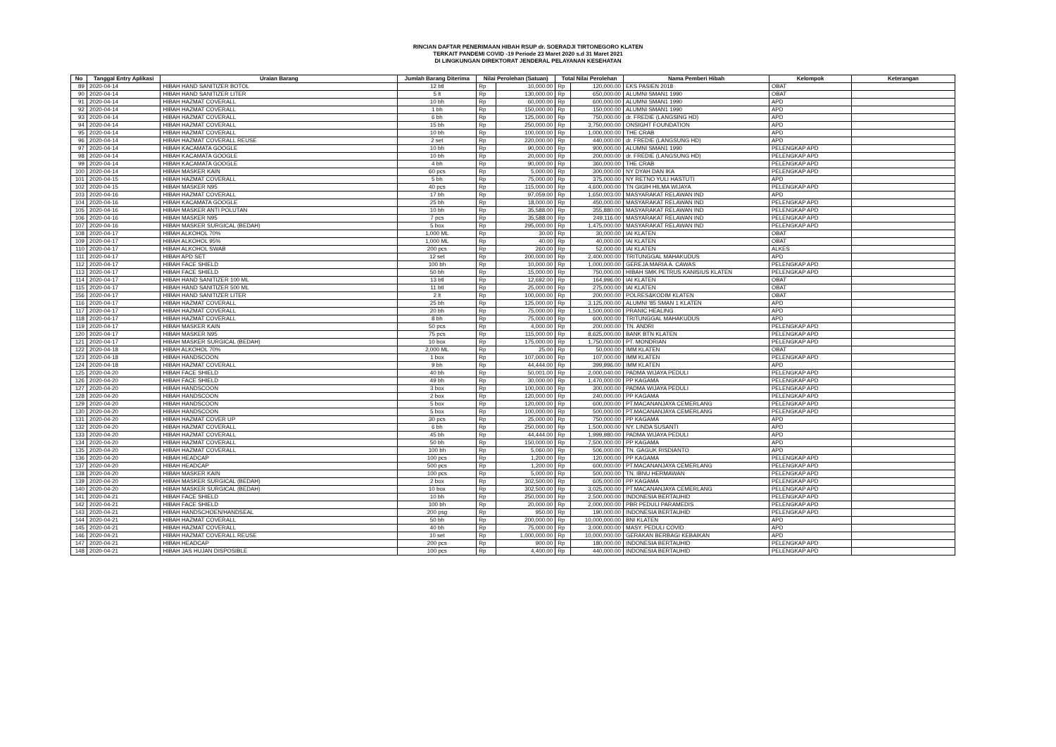RINCIAN DAFTAR PENERIMAAN HIBAH RSUP dr. SOERADJI TIRTONEGORO KLATEN
TERKAIT PANDEMI COVID -19 Periode 23 Maret 2020 s.d 31 Maret 2021
DI LINGKUNGAN DIREKTORAT JENDERAL PELAYANAN KESEHATAN
| No | Tanggal Entry Aplikasi | Uraian Barang | Jumlah Barang Diterima | Nilai Perolehan (Satuan) | | Total Nilai Perolehan | | Nama Pemberi Hibah | Kelompok | Keterangan |
| --- | --- | --- | --- | --- | --- | --- | --- | --- | --- | --- |
| 89 | 2020-04-14 | HIBAH HAND SANITIZER BOTOL | 12 btl | Rp | 10,000.00 | Rp | 120,000.00 | EKS PASIEN 2018 | OBAT | |
| 90 | 2020-04-14 | HIBAH HAND SANITIZER LITER | 5 lt | Rp | 130,000.00 | Rp | 650,000.00 | ALUMNI SMAN1 1990 | OBAT | |
| 91 | 2020-04-14 | HIBAH HAZMAT COVERALL | 10 bh | Rp | 60,000.00 | Rp | 600,000.00 | ALUMNI SMAN1 1990 | APD | |
| 92 | 2020-04-14 | HIBAH HAZMAT COVERALL | 1 bh | Rp | 150,000.00 | Rp | 150,000.00 | ALUMNI SMAN1 1990 | APD | |
| 93 | 2020-04-14 | HIBAH HAZMAT COVERALL | 6 bh | Rp | 125,000.00 | Rp | 750,000.00 | dr. FREDIE (LANGSING HD) | APD | |
| 94 | 2020-04-14 | HIBAH HAZMAT COVERALL | 15 bh | Rp | 250,000.00 | Rp | 3,750,000.00 | ONSIGHT FOUNDATION | APD | |
| 95 | 2020-04-14 | HIBAH HAZMAT COVERALL | 10 bh | Rp | 100,000.00 | Rp | 1,000,000.00 | THE CRAB | APD | |
| 96 | 2020-04-14 | HIBAH HAZMAT COVERALL REUSE | 2 set | Rp | 220,000.00 | Rp | 440,000.00 | dr. FREDIE (LANGSUNG HD) | APD | |
| 97 | 2020-04-14 | HIBAH KACAMATA GOOGLE | 10 bh | Rp | 90,000.00 | Rp | 900,000.00 | ALUMNI SMAN1 1990 | PELENGKAP APD | |
| 98 | 2020-04-14 | HIBAH KACAMATA GOOGLE | 10 bh | Rp | 20,000.00 | Rp | 200,000.00 | dr. FREDIE (LANGSUNG HD) | PELENGKAP APD | |
| 99 | 2020-04-14 | HIBAH KACAMATA GOOGLE | 4 bh | Rp | 90,000.00 | Rp | 360,000.00 | THE CRAB | PELENGKAP APD | |
| 100 | 2020-04-14 | HIBAH MASKER KAIN | 60 pcs | Rp | 5,000.00 | Rp | 300,000.00 | NY DYAH DAN IKA | PELENGKAP APD | |
| 101 | 2020-04-15 | HIBAH HAZMAT COVERALL | 5 bh | Rp | 75,000.00 | Rp | 375,000.00 | NY RETNO YULI HASTUTI | APD | |
| 102 | 2020-04-15 | HIBAH MASKER N95 | 40 pcs | Rp | 115,000.00 | Rp | 4,600,000.00 | TN GIGIH HILMA WIJAYA | PELENGKAP APD | |
| 103 | 2020-04-16 | HIBAH HAZMAT COVERALL | 17 bh | Rp | 97,059.00 | Rp | 1,650,003.00 | MASYARAKAT RELAWAN IND | APD | |
| 104 | 2020-04-16 | HIBAH KACAMATA GOOGLE | 25 bh | Rp | 18,000.00 | Rp | 450,000.00 | MASYARAKAT RELAWAN IND | PELENGKAP APD | |
| 105 | 2020-04-16 | HIBAH MASKER ANTI POLUTAN | 10 bh | Rp | 35,588.00 | Rp | 355,880.00 | MASYARAKAT RELAWAN IND | PELENGKAP APD | |
| 106 | 2020-04-16 | HIBAH MASKER N95 | 7 pcs | Rp | 35,588.00 | Rp | 249,116.00 | MASYARAKAT RELAWAN IND | PELENGKAP APD | |
| 107 | 2020-04-16 | HIBAH MASKER SURGICAL (BEDAH) | 5 box | Rp | 295,000.00 | Rp | 1,475,000.00 | MASYARAKAT RELAWAN IND | PELENGKAP APD | |
| 108 | 2020-04-17 | HIBAH ALKOHOL 70% | 1,000 ML | Rp | 30.00 | Rp | 30,000.00 | IAI KLATEN | OBAT | |
| 109 | 2020-04-17 | HIBAH ALKOHOL 95% | 1,000 ML | Rp | 40.00 | Rp | 40,000.00 | IAI KLATEN | OBAT | |
| 110 | 2020-04-17 | HIBAH ALKOHOL SWAB | 200 pcs | Rp | 260.00 | Rp | 52,000.00 | IAI KLATEN | ALKES | |
| 111 | 2020-04-17 | HIBAH APD SET | 12 set | Rp | 200,000.00 | Rp | 2,400,000.00 | TRITUNGGAL MAHAKUDUS | APD | |
| 112 | 2020-04-17 | HIBAH FACE SHIELD | 100 bh | Rp | 10,000.00 | Rp | 1,000,000.00 | GEREJA MARIA A. CAWAS | PELENGKAP APD | |
| 113 | 2020-04-17 | HIBAH FACE SHIELD | 50 bh | Rp | 15,000.00 | Rp | 750,000.00 | HIBAH SMK PETRUS KANISIUS KLATEN | PELENGKAP APD | |
| 114 | 2020-04-17 | HIBAH HAND SANITIZER 100 ML | 13 btl | Rp | 12,692.00 | Rp | 164,996.00 | IAI KLATEN | OBAT | |
| 115 | 2020-04-17 | HIBAH HAND SANITIZER 500 ML | 11 btl | Rp | 25,000.00 | Rp | 275,000.00 | IAI KLATEN | OBAT | |
| 156 | 2020-04-17 | HIBAH HAND SANITIZER LITER | 2 lt | Rp | 100,000.00 | Rp | 200,000.00 | POLRES&KODIM KLATEN | OBAT | |
| 116 | 2020-04-17 | HIBAH HAZMAT COVERALL | 25 bh | Rp | 125,000.00 | Rp | 3,125,000.00 | ALUMNI '85 SMAN 1 KLATEN | APD | |
| 117 | 2020-04-17 | HIBAH HAZMAT COVERALL | 20 bh | Rp | 75,000.00 | Rp | 1,500,000.00 | PRANIC HEALING | APD | |
| 118 | 2020-04-17 | HIBAH HAZMAT COVERALL | 8 bh | Rp | 75,000.00 | Rp | 600,000.00 | TRITUNGGAL MAHAKUDUS | APD | |
| 119 | 2020-04-17 | HIBAH MASKER KAIN | 50 pcs | Rp | 4,000.00 | Rp | 200,000.00 | TN. ANDRI | PELENGKAP APD | |
| 120 | 2020-04-17 | HIBAH MASKER N95 | 75 pcs | Rp | 115,000.00 | Rp | 8,625,000.00 | BANK BTN KLATEN | PELENGKAP APD | |
| 121 | 2020-04-17 | HIBAH MASKER SURGICAL (BEDAH) | 10 box | Rp | 175,000.00 | Rp | 1,750,000.00 | PT. MONDRIAN | PELENGKAP APD | |
| 122 | 2020-04-18 | HIBAH ALKOHOL 70% | 2,000 ML | Rp | 25.00 | Rp | 50,000.00 | IMM KLATEN | OBAT | |
| 123 | 2020-04-18 | HIBAH HANDSCOON | 1 box | Rp | 107,000.00 | Rp | 107,000.00 | IMM KLATEN | PELENGKAP APD | |
| 124 | 2020-04-18 | HIBAH HAZMAT COVERALL | 9 bh | Rp | 44,444.00 | Rp | 399,996.00 | IMM KLATEN | APD | |
| 125 | 2020-04-20 | HIBAH FACE SHIELD | 40 bh | Rp | 50,001.00 | Rp | 2,000,040.00 | PADMA WIJAYA PEDULI | PELENGKAP APD | |
| 126 | 2020-04-20 | HIBAH FACE SHIELD | 49 bh | Rp | 30,000.00 | Rp | 1,470,000.00 | PP KAGAMA | PELENGKAP APD | |
| 127 | 2020-04-20 | HIBAH HANDSCOON | 3 box | Rp | 100,000.00 | Rp | 300,000.00 | PADMA WIJAYA PEDULI | PELENGKAP APD | |
| 128 | 2020-04-20 | HIBAH HANDSCOON | 2 box | Rp | 120,000.00 | Rp | 240,000.00 | PP KAGAMA | PELENGKAP APD | |
| 129 | 2020-04-20 | HIBAH HANDSCOON | 5 box | Rp | 120,000.00 | Rp | 600,000.00 | PT.MACANANJAYA CEMERLANG | PELENGKAP APD | |
| 130 | 2020-04-20 | HIBAH HANDSCOON | 5 box | Rp | 100,000.00 | Rp | 500,000.00 | PT.MACANANJAYA CEMERLANG | PELENGKAP APD | |
| 131 | 2020-04-20 | HIBAH HAZMAT COVER UP | 30 pcs | Rp | 25,000.00 | Rp | 750,000.00 | PP KAGAMA | APD | |
| 132 | 2020-04-20 | HIBAH HAZMAT COVERALL | 6 bh | Rp | 250,000.00 | Rp | 1,500,000.00 | NY. LINDA SUSANTI | APD | |
| 133 | 2020-04-20 | HIBAH HAZMAT COVERALL | 45 bh | Rp | 44,444.00 | Rp | 1,999,980.00 | PADMA WIJAYA PEDULI | APD | |
| 134 | 2020-04-20 | HIBAH HAZMAT COVERALL | 50 bh | Rp | 150,000.00 | Rp | 7,500,000.00 | PP KAGAMA | APD | |
| 135 | 2020-04-20 | HIBAH HAZMAT COVERALL | 100 bh | Rp | 5,060.00 | Rp | 506,000.00 | TN. GAGUK RISDIANTO | APD | |
| 136 | 2020-04-20 | HIBAH HEADCAP | 100 pcs | Rp | 1,200.00 | Rp | 120,000.00 | PP KAGAMA | PELENGKAP APD | |
| 137 | 2020-04-20 | HIBAH HEADCAP | 500 pcs | Rp | 1,200.00 | Rp | 600,000.00 | PT.MACANANJAYA CEMERLANG | PELENGKAP APD | |
| 138 | 2020-04-20 | HIBAH MASKER KAIN | 100 pcs | Rp | 5,000.00 | Rp | 500,000.00 | TN. IBNU HERMAWAN | PELENGKAP APD | |
| 139 | 2020-04-20 | HIBAH MASKER SURGICAL (BEDAH) | 2 box | Rp | 302,500.00 | Rp | 605,000.00 | PP KAGAMA | PELENGKAP APD | |
| 140 | 2020-04-20 | HIBAH MASKER SURGICAL (BEDAH) | 10 box | Rp | 302,500.00 | Rp | 3,025,000.00 | PT.MACANANJAYA CEMERLANG | PELENGKAP APD | |
| 141 | 2020-04-21 | HIBAH FACE SHIELD | 10 bh | Rp | 250,000.00 | Rp | 2,500,000.00 | INDONESIA BERTAUHID | PELENGKAP APD | |
| 142 | 2020-04-21 | HIBAH FACE SHIELD | 100 bh | Rp | 20,000.00 | Rp | 2,000,000.00 | PBR PEDULI PARAMEDIS | PELENGKAP APD | |
| 143 | 2020-04-21 | HIBAH HANDSCHOEN/HANDSEAL | 200 psg | Rp | 950.00 | Rp | 190,000.00 | INDONESIA BERTAUHID | PELENGKAP APD | |
| 144 | 2020-04-21 | HIBAH HAZMAT COVERALL | 50 bh | Rp | 200,000.00 | Rp | 10,000,000.00 | BNI KLATEN | APD | |
| 145 | 2020-04-21 | HIBAH HAZMAT COVERALL | 40 bh | Rp | 75,000.00 | Rp | 3,000,000.00 | MASY. PEDULI COVID | APD | |
| 146 | 2020-04-21 | HIBAH HAZMAT COVERALL REUSE | 10 set | Rp | 1,000,000.00 | Rp | 10,000,000.00 | GERAKAN BERBAGI KEBAIKAN | APD | |
| 147 | 2020-04-21 | HIBAH HEADCAP | 200 pcs | Rp | 900.00 | Rp | 180,000.00 | INDONESIA BERTAUHID | PELENGKAP APD | |
| 148 | 2020-04-21 | HIBAH JAS HUJAN DISPOSIBLE | 100 pcs | Rp | 4,400.00 | Rp | 440,000.00 | INDONESIA BERTAUHID | PELENGKAP APD | |